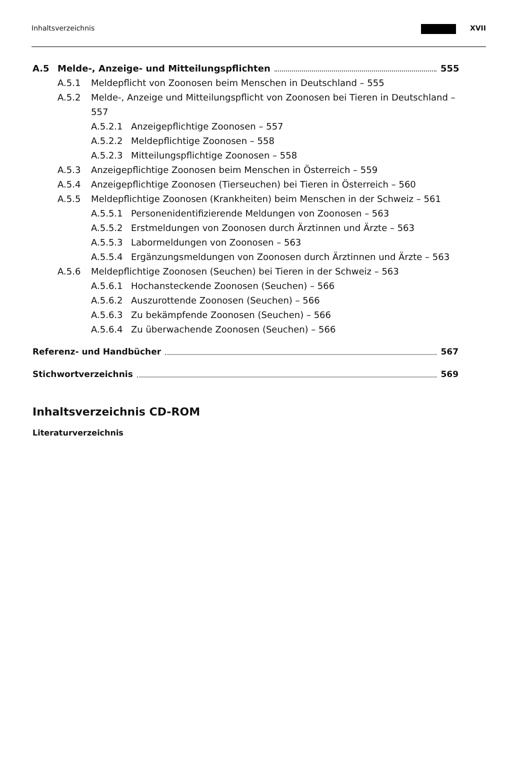Inhaltsverzeichnis XVII
A.5 Melde-, Anzeige- und Mitteilungspflichten 555
A.5.1 Meldepflicht von Zoonosen beim Menschen in Deutschland – 555
A.5.2 Melde-, Anzeige und Mitteilungspflicht von Zoonosen bei Tieren in Deutschland – 557
A.5.2.1 Anzeigepflichtige Zoonosen – 557
A.5.2.2 Meldepflichtige Zoonosen – 558
A.5.2.3 Mitteilungspflichtige Zoonosen – 558
A.5.3 Anzeigepflichtige Zoonosen beim Menschen in Österreich – 559
A.5.4 Anzeigepflichtige Zoonosen (Tierseuchen) bei Tieren in Österreich – 560
A.5.5 Meldepflichtige Zoonosen (Krankheiten) beim Menschen in der Schweiz – 561
A.5.5.1 Personenidentifizierende Meldungen von Zoonosen – 563
A.5.5.2 Erstmeldungen von Zoonosen durch Ärztinnen und Ärzte – 563
A.5.5.3 Labormeldungen von Zoonosen – 563
A.5.5.4 Ergänzungsmeldungen von Zoonosen durch Ärztinnen und Ärzte – 563
A.5.6 Meldepflichtige Zoonosen (Seuchen) bei Tieren in der Schweiz – 563
A.5.6.1 Hochansteckende Zoonosen (Seuchen) – 566
A.5.6.2 Auszurottende Zoonosen (Seuchen) – 566
A.5.6.3 Zu bekämpfende Zoonosen (Seuchen) – 566
A.5.6.4 Zu überwachende Zoonosen (Seuchen) – 566
Referenz- und Handbücher 567
Stichwortverzeichnis 569
Inhaltsverzeichnis CD-ROM
Literaturverzeichnis